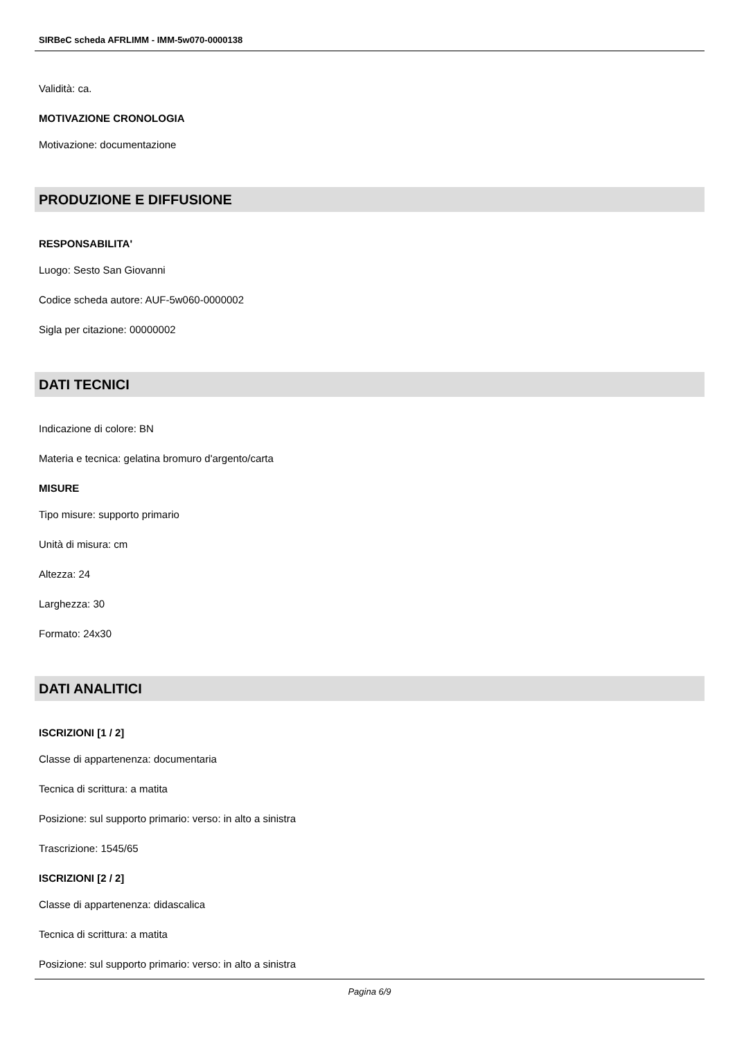SIRBeC scheda AFRLIMM - IMM-5w070-0000138
Validità: ca.
MOTIVAZIONE CRONOLOGIA
Motivazione: documentazione
PRODUZIONE E DIFFUSIONE
RESPONSABILITA'
Luogo: Sesto San Giovanni
Codice scheda autore: AUF-5w060-0000002
Sigla per citazione: 00000002
DATI TECNICI
Indicazione di colore: BN
Materia e tecnica: gelatina bromuro d'argento/carta
MISURE
Tipo misure: supporto primario
Unità di misura: cm
Altezza: 24
Larghezza: 30
Formato: 24x30
DATI ANALITICI
ISCRIZIONI [1 / 2]
Classe di appartenenza: documentaria
Tecnica di scrittura: a matita
Posizione: sul supporto primario: verso: in alto a sinistra
Trascrizione: 1545/65
ISCRIZIONI [2 / 2]
Classe di appartenenza: didascalica
Tecnica di scrittura: a matita
Posizione: sul supporto primario: verso: in alto a sinistra
Pagina 6/9